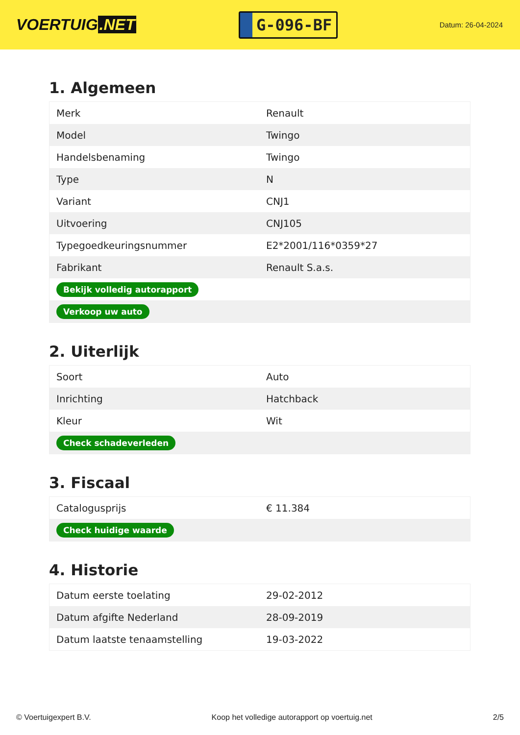VOERTUIG.NET
G-096-BF
Datum: 26-04-2024
1. Algemeen
| Merk | Renault |
| Model | Twingo |
| Handelsbenaming | Twingo |
| Type | N |
| Variant | CNJ1 |
| Uitvoering | CNJ105 |
| Typegoedkeuringsnummer | E2*2001/116*0359*27 |
| Fabrikant | Renault S.a.s. |
| Bekijk volledig autorapport | |
| Verkoop uw auto | |
2. Uiterlijk
| Soort | Auto |
| Inrichting | Hatchback |
| Kleur | Wit |
| Check schadeverleden | |
3. Fiscaal
| Catalogusprijs | € 11.384 |
| Check huidige waarde | |
4. Historie
| Datum eerste toelating | 29-02-2012 |
| Datum afgifte Nederland | 28-09-2019 |
| Datum laatste tenaamstelling | 19-03-2022 |
© Voertuigexpert B.V. Koop het volledige autorapport op voertuig.net 2/5